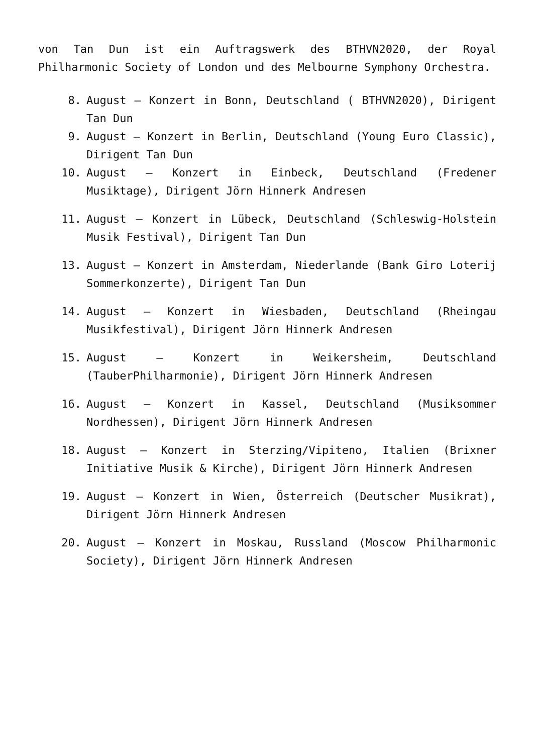von Tan Dun ist ein Auftragswerk des BTHVN2020, der Royal Philharmonic Society of London und des Melbourne Symphony Orchestra.
8. August – Konzert in Bonn, Deutschland ( BTHVN2020), Dirigent Tan Dun
9. August – Konzert in Berlin, Deutschland (Young Euro Classic), Dirigent Tan Dun
10. August – Konzert in Einbeck, Deutschland (Fredener Musiktage), Dirigent Jörn Hinnerk Andresen
11. August – Konzert in Lübeck, Deutschland (Schleswig-Holstein Musik Festival), Dirigent Tan Dun
13. August – Konzert in Amsterdam, Niederlande (Bank Giro Loterij Sommerkonzerte), Dirigent Tan Dun
14. August – Konzert in Wiesbaden, Deutschland (Rheingau Musikfestival), Dirigent Jörn Hinnerk Andresen
15. August – Konzert in Weikersheim, Deutschland (TauberPhilharmonie), Dirigent Jörn Hinnerk Andresen
16. August – Konzert in Kassel, Deutschland (Musiksommer Nordhessen), Dirigent Jörn Hinnerk Andresen
18. August – Konzert in Sterzing/Vipiteno, Italien (Brixner Initiative Musik & Kirche), Dirigent Jörn Hinnerk Andresen
19. August – Konzert in Wien, Österreich (Deutscher Musikrat), Dirigent Jörn Hinnerk Andresen
20. August – Konzert in Moskau, Russland (Moscow Philharmonic Society), Dirigent Jörn Hinnerk Andresen